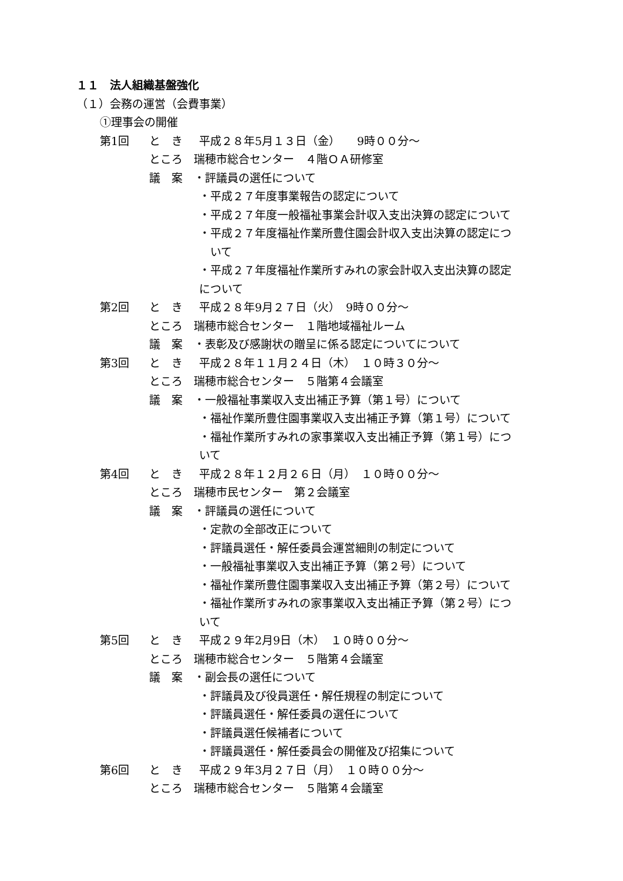１１　法人組織基盤強化
（１）会務の運営（会費事業）
①理事会の開催
第1回 と　き 平成２８年5月１３日（金）　　9時００分～
ところ　瑞穂市総合センター　４階ＯＡ研修室
議　案　・評議員の選任について
・平成２７年度事業報告の認定について
・平成２７年度一般福祉事業会計収入支出決算の認定について
・平成２７年度福祉作業所豊住園会計収入支出決算の認定につ
　いて
・平成２７年度福祉作業所すみれの家会計収入支出決算の認定
について
第2回 と　き 平成２８年9月２７日（火）　9時００分～
ところ　瑞穂市総合センター　１階地域福祉ルーム
議　案　・表彰及び感謝状の贈呈に係る認定についてについて
第3回 と　き 平成２８年１１月２４日（木）　１０時３０分～
ところ　瑞穂市総合センター　５階第４会議室
議　案　・一般福祉事業収入支出補正予算（第１号）について
・福祉作業所豊住園事業収入支出補正予算（第１号）について
・福祉作業所すみれの家事業収入支出補正予算（第１号）につ
いて
第4回 と　き 平成２８年１２月２６日（月）　１０時００分～
ところ　瑞穂市民センター　第２会議室
議　案　・評議員の選任について
・定款の全部改正について
・評議員選任・解任委員会運営細則の制定について
・一般福祉事業収入支出補正予算（第２号）について
・福祉作業所豊住園事業収入支出補正予算（第２号）について
・福祉作業所すみれの家事業収入支出補正予算（第２号）につ
いて
第5回 と　き 平成２９年2月9日（木）　１０時００分～
ところ　瑞穂市総合センター　５階第４会議室
議　案　・副会長の選任について
・評議員及び役員選任・解任規程の制定について
・評議員選任・解任委員の選任について
・評議員選任候補者について
・評議員選任・解任委員会の開催及び招集について
第6回 と　き 平成２９年3月２７日（月）　１０時００分～
ところ　瑞穂市総合センター　５階第４会議室